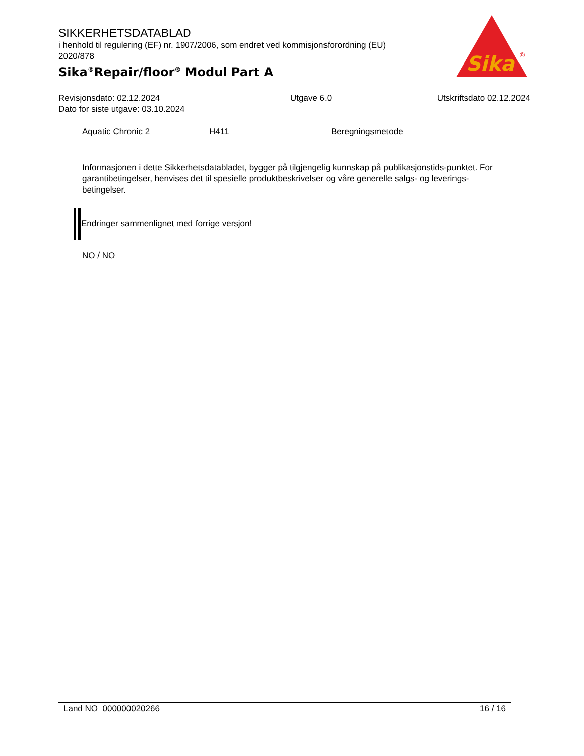SIKKERHETSDATABLAD
i henhold til regulering (EF) nr. 1907/2006, som endret ved kommisjonsforordning (EU) 2020/878
Sika<sup>®</sup>Repair/floor<sup>®</sup> Modul Part A
Sika
®
Revisjonsdato: 02.12.2024
Dato for siste utgave: 03.10.2024
Utgave 6.0 Utskriftsdato 02.12.2024
Aquatic Chronic 2 H411 Beregningsmetode
Informasjonen i dette Sikkerhetsdatabladet, bygger på tilgjengelig kunnskap på publikasjonstids-punktet. For garantibetingelser, henvises det til spesielle produktbeskrivelser og våre generelle salgs- og leverings- betingelser.
Endringer sammenlignet med forrige versjon!
NO / NO
Land NO 000000020266 16 / 16